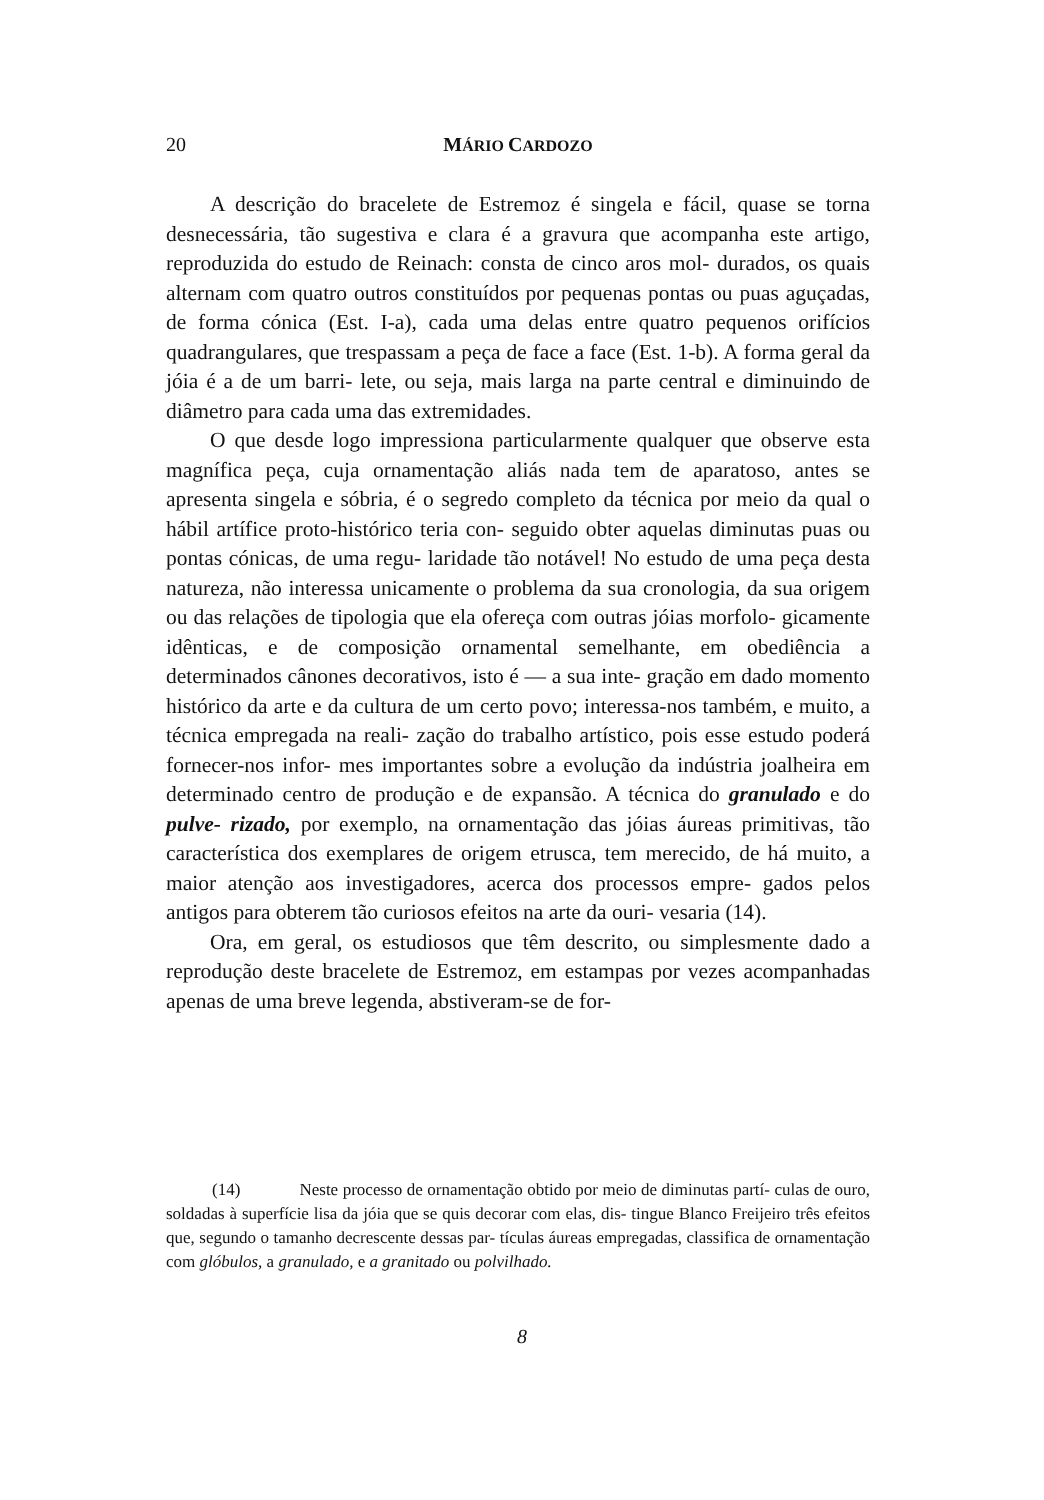20 MÁRIO CARDOZO
A descrição do bracelete de Estremoz é singela e fácil, quase se torna desnecessária, tão sugestiva e clara é a gravura que acompanha este artigo, reproduzida do estudo de Reinach: consta de cinco aros mol- durados, os quais alternam com quatro outros constituídos por pequenas pontas ou puas aguçadas, de forma cónica (Est. I-a), cada uma delas entre quatro pequenos orifícios quadrangulares, que trespassam a peça de face a face (Est. 1-b). A forma geral da jóia é a de um barri- lete, ou seja, mais larga na parte central e diminuindo de diâmetro para cada uma das extremidades.
O que desde logo impressiona particularmente qualquer que observe esta magnífica peça, cuja ornamentação aliás nada tem de aparatoso, antes se apresenta singela e sóbria, é o segredo completo da técnica por meio da qual o hábil artífice proto-histórico teria con- seguido obter aquelas diminutas puas ou pontas cónicas, de uma regu- laridade tão notável! No estudo de uma peça desta natureza, não interessa unicamente o problema da sua cronologia, da sua origem ou das relações de tipologia que ela ofereça com outras jóias morfolo- gicamente idênticas, e de composição ornamental semelhante, em obediência a determinados cânones decorativos, isto é — a sua inte- gração em dado momento histórico da arte e da cultura de um certo povo; interessa-nos também, e muito, a técnica empregada na reali- zação do trabalho artístico, pois esse estudo poderá fornecer-nos infor- mes importantes sobre a evolução da indústria joalheira em determinado centro de produção e de expansão. A técnica do granulado e do pulve- rizado, por exemplo, na ornamentação das jóias áureas primitivas, tão característica dos exemplares de origem etrusca, tem merecido, de há muito, a maior atenção aos investigadores, acerca dos processos empre- gados pelos antigos para obterem tão curiosos efeitos na arte da ouri- vesaria (14).
Ora, em geral, os estudiosos que têm descrito, ou simplesmente dado a reprodução deste bracelete de Estremoz, em estampas por vezes acompanhadas apenas de uma breve legenda, abstiveram-se de for-
(14) Neste processo de ornamentação obtido por meio de diminutas partí- culas de ouro, soldadas à superfície lisa da jóia que se quis decorar com elas, dis- tingue Blanco Freijeiro três efeitos que, segundo o tamanho decrescente dessas par- tículas áureas empregadas, classifica de ornamentação com glóbulos, a granulado, e a granitado ou polvilhado.
8